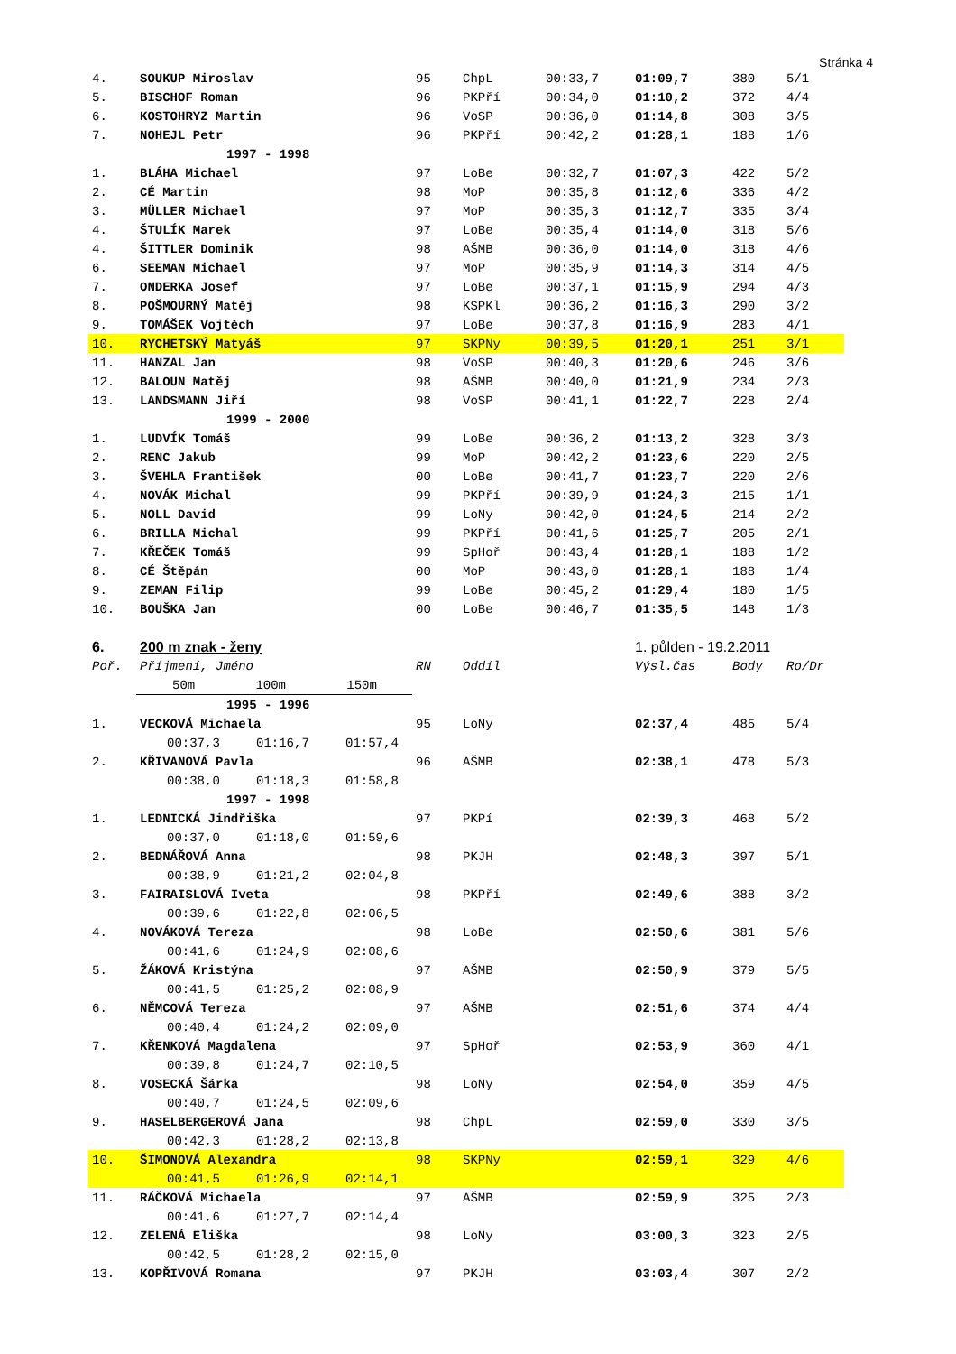Stránka 4
| 4. | SOUKUP Miroslav | 95 | ChpL | 00:33,7 | 01:09,7 | 380 | 5/1 |
| 5. | BISCHOF Roman | 96 | PKPří | 00:34,0 | 01:10,2 | 372 | 4/4 |
| 6. | KOSTOHRYZ Martin | 96 | VoSP | 00:36,0 | 01:14,8 | 308 | 3/5 |
| 7. | NOHEJL Petr | 96 | PKPří | 00:42,2 | 01:28,1 | 188 | 1/6 |
| | 1997 - 1998 | | | | | | |
| 1. | BLÁHA Michael | 97 | LoBe | 00:32,7 | 01:07,3 | 422 | 5/2 |
| 2. | CÉ Martin | 98 | MoP | 00:35,8 | 01:12,6 | 336 | 4/2 |
| 3. | MÜLLER Michael | 97 | MoP | 00:35,3 | 01:12,7 | 335 | 3/4 |
| 4. | ŠTULÍK Marek | 97 | LoBe | 00:35,4 | 01:14,0 | 318 | 5/6 |
| 4. | ŠITTLER Dominik | 98 | AŠMB | 00:36,0 | 01:14,0 | 318 | 4/6 |
| 6. | SEEMAN Michael | 97 | MoP | 00:35,9 | 01:14,3 | 314 | 4/5 |
| 7. | ONDERKA Josef | 97 | LoBe | 00:37,1 | 01:15,9 | 294 | 4/3 |
| 8. | POŠMOURNÝ Matěj | 98 | KSPKl | 00:36,2 | 01:16,3 | 290 | 3/2 |
| 9. | TOMÁŠEK Vojtěch | 97 | LoBe | 00:37,8 | 01:16,9 | 283 | 4/1 |
| 10. | RYCHETSKÝ Matyáš | 97 | SKPNy | 00:39,5 | 01:20,1 | 251 | 3/1 |
| 11. | HANZAL Jan | 98 | VoSP | 00:40,3 | 01:20,6 | 246 | 3/6 |
| 12. | BALOUN Matěj | 98 | AŠMB | 00:40,0 | 01:21,9 | 234 | 2/3 |
| 13. | LANDSMANN Jiří | 98 | VoSP | 00:41,1 | 01:22,7 | 228 | 2/4 |
| | 1999 - 2000 | | | | | | |
| 1. | LUDVÍK Tomáš | 99 | LoBe | 00:36,2 | 01:13,2 | 328 | 3/3 |
| 2. | RENC Jakub | 99 | MoP | 00:42,2 | 01:23,6 | 220 | 2/5 |
| 3. | ŠVEHLA František | 00 | LoBe | 00:41,7 | 01:23,7 | 220 | 2/6 |
| 4. | NOVÁK Michal | 99 | PKPří | 00:39,9 | 01:24,3 | 215 | 1/1 |
| 5. | NOLL David | 99 | LoNy | 00:42,0 | 01:24,5 | 214 | 2/2 |
| 6. | BRILLA Michal | 99 | PKPří | 00:41,6 | 01:25,7 | 205 | 2/1 |
| 7. | KŘEČEK Tomáš | 99 | SpHoř | 00:43,4 | 01:28,1 | 188 | 1/2 |
| 8. | CÉ Štěpán | 00 | MoP | 00:43,0 | 01:28,1 | 188 | 1/4 |
| 9. | ZEMAN Filip | 99 | LoBe | 00:45,2 | 01:29,4 | 180 | 1/5 |
| 10. | BOUŠKA Jan | 00 | LoBe | 00:46,7 | 01:35,5 | 148 | 1/3 |
| 6. | 200 m znak - ženy | | | | 1. půlden - 19.2.2011 | | |
| Poř. | Příjmení, Jméno | RN | Oddíl | | Výsl.čas | Body | Ro/Dr |
| | 50m 100m 150m | | | | | | |
| | 1995 - 1996 | | | | | | |
| 1. | VECKOVÁ Michaela | 95 | LoNy | | 02:37,4 | 485 | 5/4 |
| | 00:37,3 01:16,7 01:57,4 | | | | | | |
| 2. | KŘIVANOVÁ Pavla | 96 | AŠMB | | 02:38,1 | 478 | 5/3 |
| | 00:38,0 01:18,3 01:58,8 | | | | | | |
| | 1997 - 1998 | | | | | | |
| 1. | LEDNICKÁ Jindřiška | 97 | PKPí | | 02:39,3 | 468 | 5/2 |
| | 00:37,0 01:18,0 01:59,6 | | | | | | |
| 2. | BEDNÁŘOVÁ Anna | 98 | PKJH | | 02:48,3 | 397 | 5/1 |
| | 00:38,9 01:21,2 02:04,8 | | | | | | |
| 3. | FAIRAISLOVÁ Iveta | 98 | PKPří | | 02:49,6 | 388 | 3/2 |
| | 00:39,6 01:22,8 02:06,5 | | | | | | |
| 4. | NOVÁKOVÁ Tereza | 98 | LoBe | | 02:50,6 | 381 | 5/6 |
| | 00:41,6 01:24,9 02:08,6 | | | | | | |
| 5. | ŽÁKOVÁ Kristýna | 97 | AŠMB | | 02:50,9 | 379 | 5/5 |
| | 00:41,5 01:25,2 02:08,9 | | | | | | |
| 6. | NĚMCOVÁ Tereza | 97 | AŠMB | | 02:51,6 | 374 | 4/4 |
| | 00:40,4 01:24,2 02:09,0 | | | | | | |
| 7. | KŘENKOVÁ Magdalena | 97 | SpHoř | | 02:53,9 | 360 | 4/1 |
| | 00:39,8 01:24,7 02:10,5 | | | | | | |
| 8. | VOSECKÁ Šárka | 98 | LoNy | | 02:54,0 | 359 | 4/5 |
| | 00:40,7 01:24,5 02:09,6 | | | | | | |
| 9. | HASELBERGEROVÁ Jana | 98 | ChpL | | 02:59,0 | 330 | 3/5 |
| | 00:42,3 01:28,2 02:13,8 | | | | | | |
| 10. | ŠIMONOVÁ Alexandra | 98 | SKPNy | | 02:59,1 | 329 | 4/6 |
| | 00:41,5 01:26,9 02:14,1 | | | | | | |
| 11. | RÁČKOVÁ Michaela | 97 | AŠMB | | 02:59,9 | 325 | 2/3 |
| | 00:41,6 01:27,7 02:14,4 | | | | | | |
| 12. | ZELENÁ Eliška | 98 | LoNy | | 03:00,3 | 323 | 2/5 |
| | 00:42,5 01:28,2 02:15,0 | | | | | | |
| 13. | KOPŘIVOVÁ Romana | 97 | PKJH | | 03:03,4 | 307 | 2/2 |